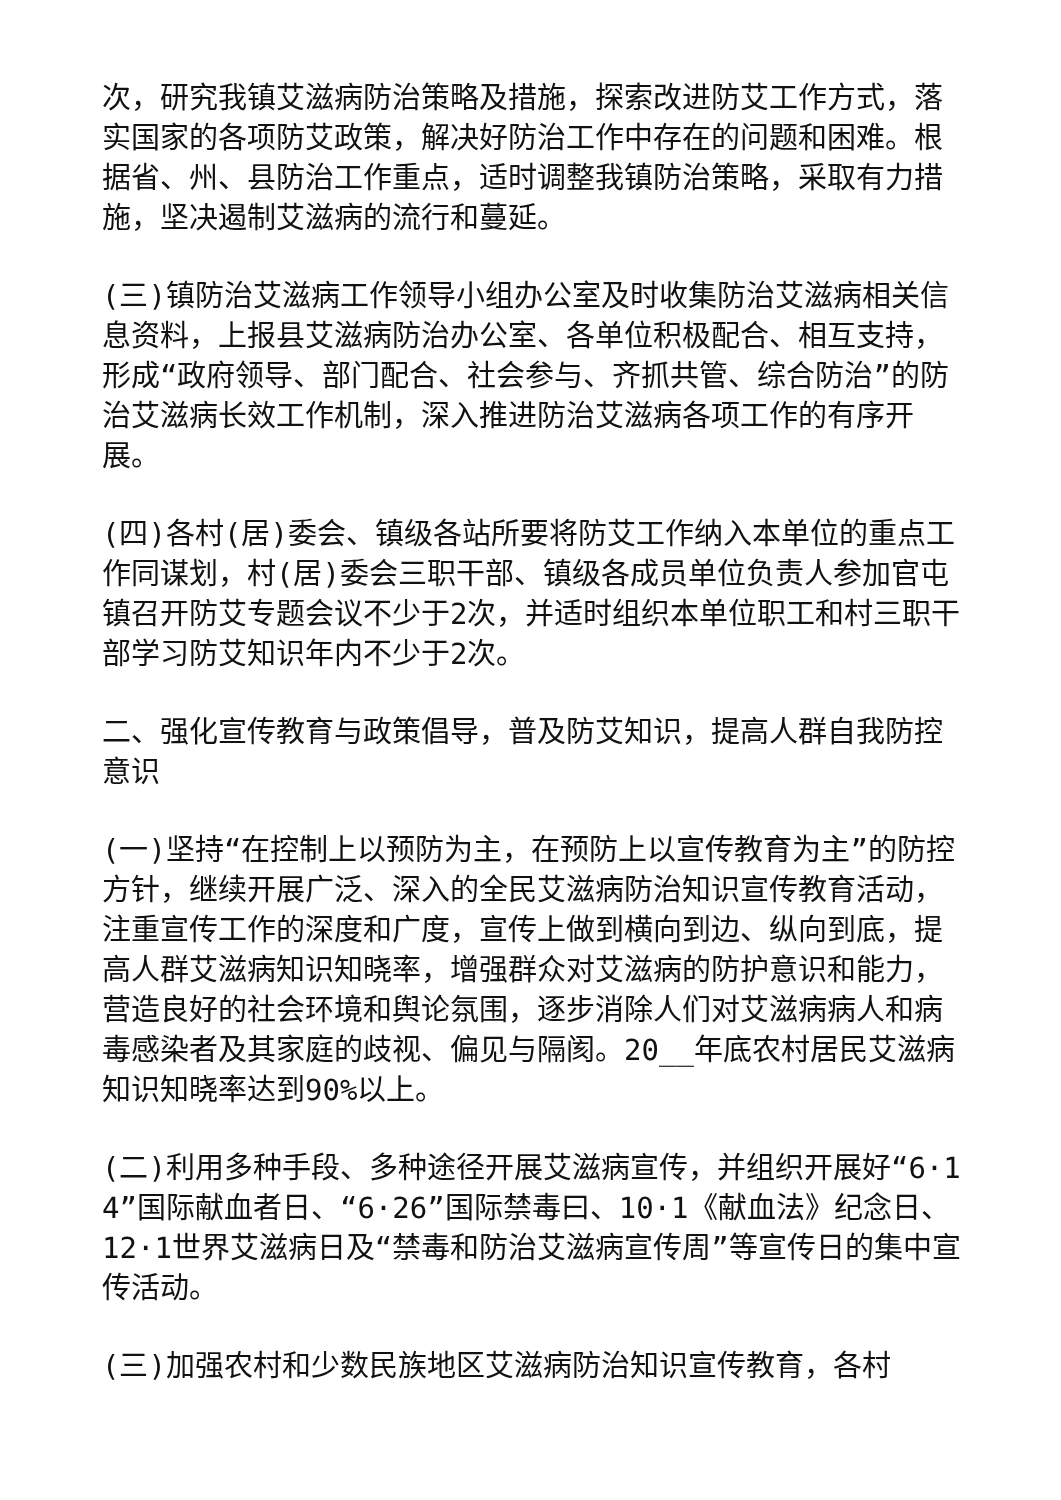次，研究我镇艾滋病防治策略及措施，探索改进防艾工作方式，落实国家的各项防艾政策，解决好防治工作中存在的问题和困难。根据省、州、县防治工作重点，适时调整我镇防治策略，采取有力措施，坚决遏制艾滋病的流行和蔓延。
(三)镇防治艾滋病工作领导小组办公室及时收集防治艾滋病相关信息资料，上报县艾滋病防治办公室、各单位积极配合、相互支持，形成“政府领导、部门配合、社会参与、齐抓共管、综合防治”的防治艾滋病长效工作机制，深入推进防治艾滋病各项工作的有序开展。
(四)各村(居)委会、镇级各站所要将防艾工作纳入本单位的重点工作同谋划，村(居)委会三职干部、镇级各成员单位负责人参加官屯镇召开防艾专题会议不少于2次，并适时组织本单位职工和村三职干部学习防艾知识年内不少于2次。
二、强化宣传教育与政策倡导，普及防艾知识，提高人群自我防控意识
(一)坚持“在控制上以预防为主，在预防上以宣传教育为主”的防控方针，继续开展广泛、深入的全民艾滋病防治知识宣传教育活动，注重宣传工作的深度和广度，宣传上做到横向到边、纵向到底，提高人群艾滋病知识知晓率，增强群众对艾滋病的防护意识和能力，营造良好的社会环境和舆论氛围，逐步消除人们对艾滋病病人和病毒感染者及其家庭的歧视、偏见与隔阂。20__年底农村居民艾滋病知识知晓率达到90%以上。
(二)利用多种手段、多种途径开展艾滋病宣传，并组织开展好“6·14”国际献血者日、“6·26”国际禁毒曰、10·1《献血法》纪念日、12·1世界艾滋病日及“禁毒和防治艾滋病宣传周”等宣传日的集中宣传活动。
(三)加强农村和少数民族地区艾滋病防治知识宣传教育，各村